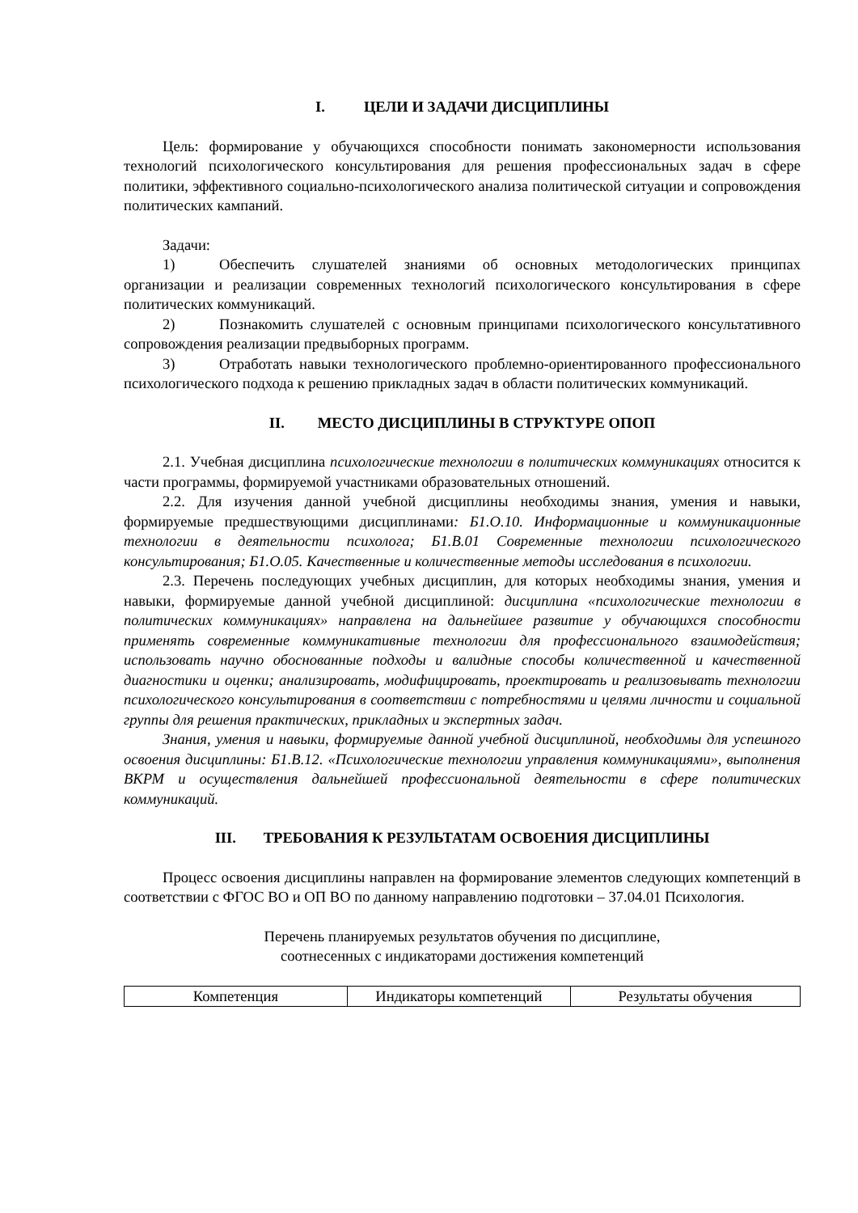I. ЦЕЛИ И ЗАДАЧИ ДИСЦИПЛИНЫ
Цель: формирование у обучающихся способности понимать закономерности использования технологий психологического консультирования для решения профессиональных задач в сфере политики, эффективного социально-психологического анализа политической ситуации и сопровождения политических кампаний.
Задачи:
1) Обеспечить слушателей знаниями об основных методологических принципах организации и реализации современных технологий психологического консультирования в сфере политических коммуникаций.
2) Познакомить слушателей с основным принципами психологического консультативного сопровождения реализации предвыборных программ.
3) Отработать навыки технологического проблемно-ориентированного профессионального психологического подхода к решению прикладных задач в области политических коммуникаций.
II. МЕСТО ДИСЦИПЛИНЫ В СТРУКТУРЕ ОПОП
2.1. Учебная дисциплина психологические технологии в политических коммуникациях относится к части программы, формируемой участниками образовательных отношений.
2.2. Для изучения данной учебной дисциплины необходимы знания, умения и навыки, формируемые предшествующими дисциплинами: Б1.О.10. Информационные и коммуникационные технологии в деятельности психолога; Б1.В.01 Современные технологии психологического консультирования; Б1.О.05. Качественные и количественные методы исследования в психологии.
2.3. Перечень последующих учебных дисциплин, для которых необходимы знания, умения и навыки, формируемые данной учебной дисциплиной: дисциплина «психологические технологии в политических коммуникациях» направлена на дальнейшее развитие у обучающихся способности применять современные коммуникативные технологии для профессионального взаимодействия; использовать научно обоснованные подходы и валидные способы количественной и качественной диагностики и оценки; анализировать, модифицировать, проектировать и реализовывать технологии психологического консультирования в соответствии с потребностями и целями личности и социальной группы для решения практических, прикладных и экспертных задач.
Знания, умения и навыки, формируемые данной учебной дисциплиной, необходимы для успешного освоения дисциплины: Б1.В.12. «Психологические технологии управления коммуникациями», выполнения ВКРМ и осуществления дальнейшей профессиональной деятельности в сфере политических коммуникаций.
III. ТРЕБОВАНИЯ К РЕЗУЛЬТАТАМ ОСВОЕНИЯ ДИСЦИПЛИНЫ
Процесс освоения дисциплины направлен на формирование элементов следующих компетенций в соответствии с ФГОС ВО и ОП ВО по данному направлению подготовки – 37.04.01 Психология.
Перечень планируемых результатов обучения по дисциплине,
соотнесенных с индикаторами достижения компетенций
| Компетенция | Индикаторы компетенций | Результаты обучения |